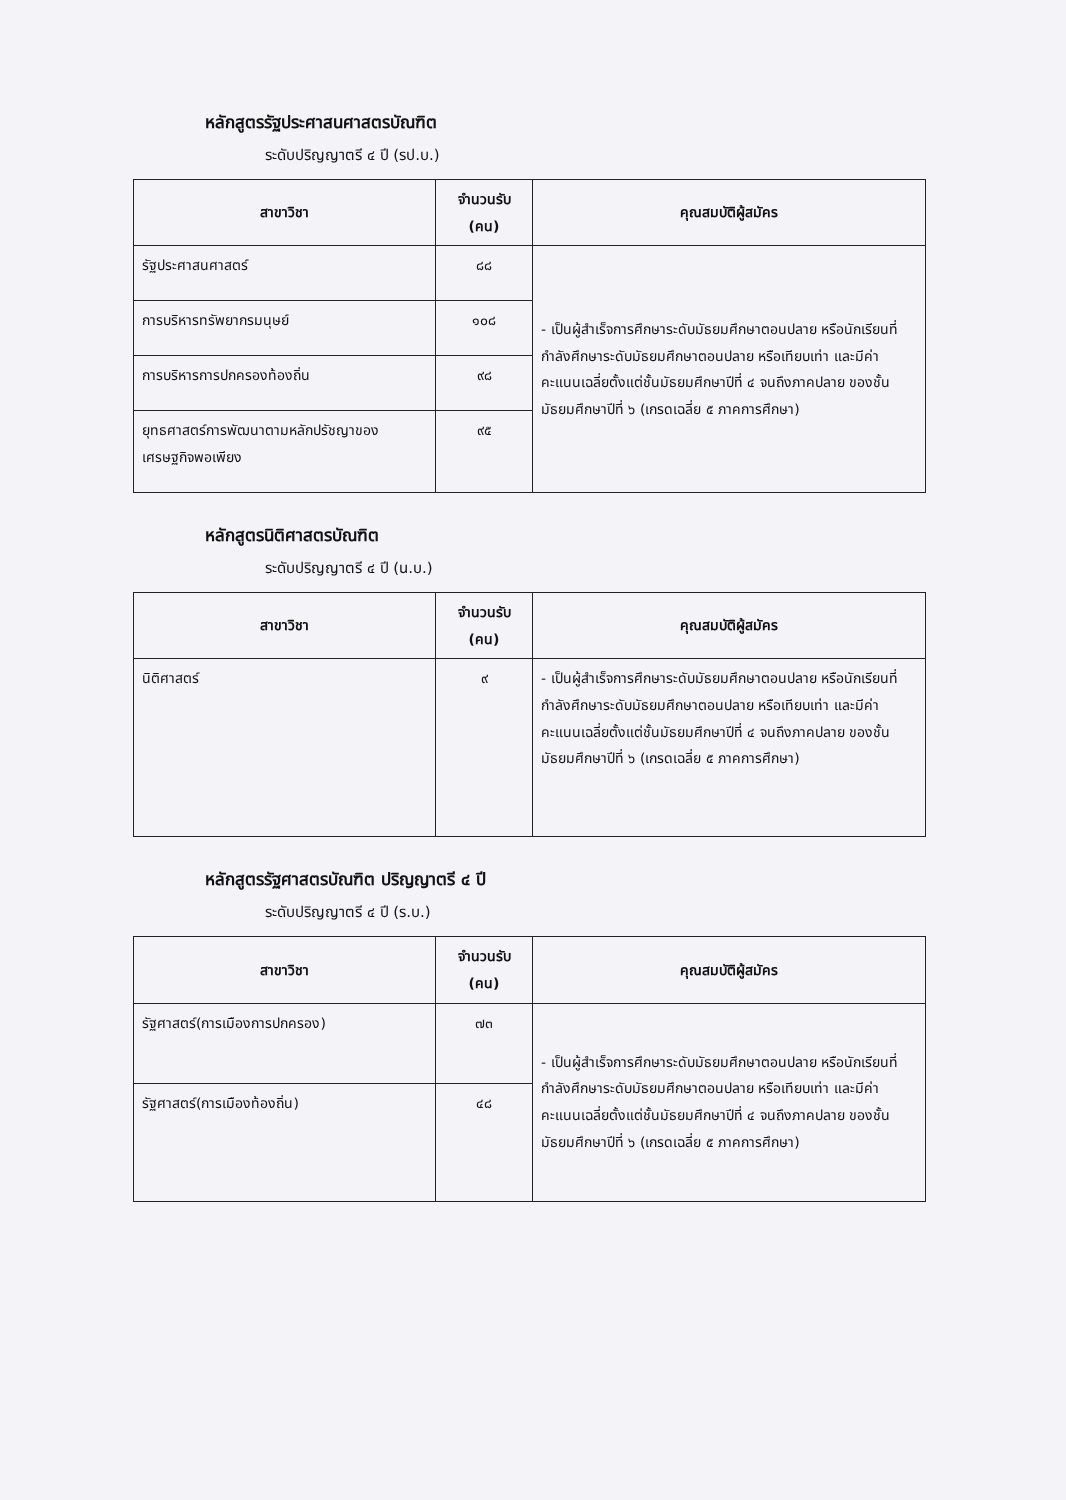หลักสูตรรัฐประศาสนศาสตรบัณฑิต
ระดับปริญญาตรี ๔ ปี (รป.บ.)
| สาขาวิชา | จำนวนรับ (คน) | คุณสมบัติผู้สมัคร |
| --- | --- | --- |
| รัฐประศาสนศาสตร์ | ๘๘ | - เป็นผู้สำเร็จการศึกษาระดับมัธยมศึกษาตอนปลาย หรือนักเรียนที่กำลังศึกษาระดับมัธยมศึกษาตอนปลาย หรือเทียบเท่า และมีค่าคะแนนเฉลี่ยตั้งแต่ชั้นมัธยมศึกษาปีที่ ๔ จนถึงภาคปลาย ของชั้นมัธยมศึกษาปีที่ ๖ (เกรดเฉลี่ย ๕ ภาคการศึกษา) |
| การบริหารทรัพยากรมนุษย์ | ๑๐๘ | |
| การบริหารการปกครองท้องถิ่น | ๙๘ | |
| ยุทธศาสตร์การพัฒนาตามหลักปรัชญาของเศรษฐกิจพอเพียง | ๙๕ | |
หลักสูตรนิติศาสตรบัณฑิต
ระดับปริญญาตรี ๔ ปี (น.บ.)
| สาขาวิชา | จำนวนรับ (คน) | คุณสมบัติผู้สมัคร |
| --- | --- | --- |
| นิติศาสตร์ | ๙ | - เป็นผู้สำเร็จการศึกษาระดับมัธยมศึกษาตอนปลาย หรือนักเรียนที่กำลังศึกษาระดับมัธยมศึกษาตอนปลาย หรือเทียบเท่า และมีค่าคะแนนเฉลี่ยตั้งแต่ชั้นมัธยมศึกษาปีที่ ๔ จนถึงภาคปลาย ของชั้นมัธยมศึกษาปีที่ ๖ (เกรดเฉลี่ย ๕ ภาคการศึกษา) |
หลักสูตรรัฐศาสตรบัณฑิต ปริญญาตรี ๔ ปี
ระดับปริญญาตรี ๔ ปี (ร.บ.)
| สาขาวิชา | จำนวนรับ (คน) | คุณสมบัติผู้สมัคร |
| --- | --- | --- |
| รัฐศาสตร์(การเมืองการปกครอง) | ๗๓ | - เป็นผู้สำเร็จการศึกษาระดับมัธยมศึกษาตอนปลาย หรือนักเรียนที่กำลังศึกษาระดับมัธยมศึกษาตอนปลาย หรือเทียบเท่า และมีค่าคะแนนเฉลี่ยตั้งแต่ชั้นมัธยมศึกษาปีที่ ๔ จนถึงภาคปลาย ของชั้นมัธยมศึกษาปีที่ ๖ (เกรดเฉลี่ย ๕ ภาคการศึกษา) |
| รัฐศาสตร์(การเมืองท้องถิ่น) | ๔๘ | |